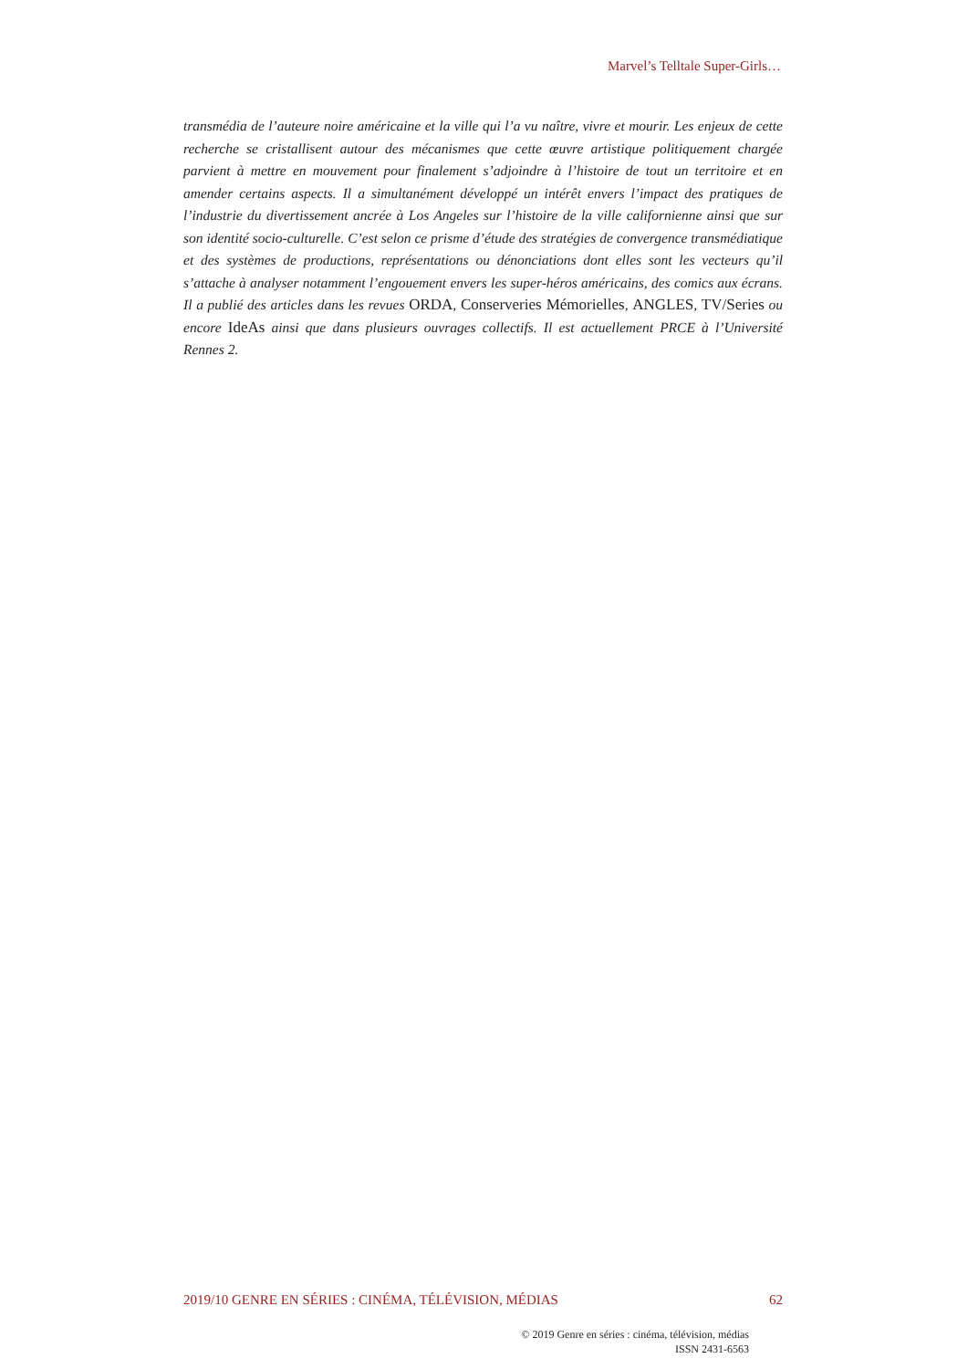Marvel’s Telltale Super-Girls…
transmédia de l’auteure noire américaine et la ville qui l’a vu naître, vivre et mourir. Les enjeux de cette recherche se cristallisent autour des mécanismes que cette œuvre artistique politiquement chargée parvient à mettre en mouvement pour finalement s’adjoindre à l’histoire de tout un territoire et en amender certains aspects. Il a simultanément développé un intérêt envers l’impact des pratiques de l’industrie du divertissement ancrée à Los Angeles sur l’histoire de la ville californienne ainsi que sur son identité socio-culturelle. C’est selon ce prisme d’étude des stratégies de convergence transmédiatique et des systèmes de productions, représentations ou dénonciations dont elles sont les vecteurs qu’il s’attache à analyser notamment l’engouement envers les super-héros américains, des comics aux écrans. Il a publié des articles dans les revues ORDA, Conserveries Mémorielles, ANGLES, TV/Series ou encore IdeAs ainsi que dans plusieurs ouvrages collectifs. Il est actuellement PRCE à l’Université Rennes 2.
2019/10 GENRE EN SÉRIES : CINÉMA, TÉLÉVISION, MÉDIAS
62
© 2019 Genre en séries : cinéma, télévision, médias
ISSN 2431-6563